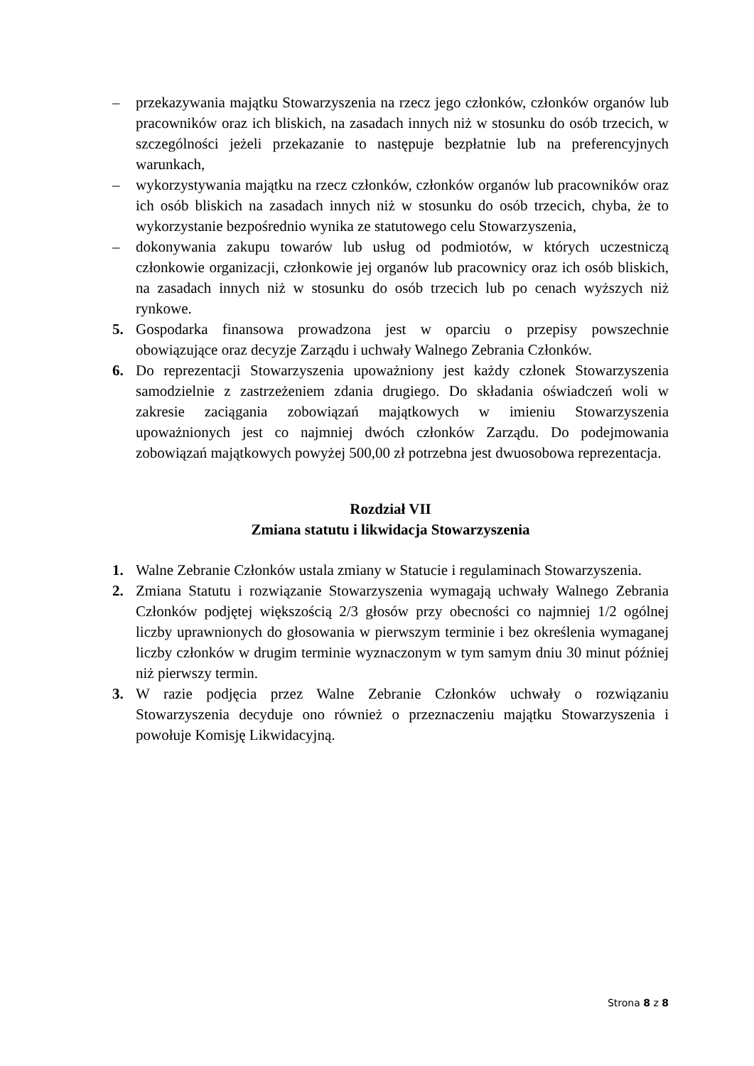– przekazywania majątku Stowarzyszenia na rzecz jego członków, członków organów lub pracowników oraz ich bliskich, na zasadach innych niż w stosunku do osób trzecich, w szczególności jeżeli przekazanie to następuje bezpłatnie lub na preferencyjnych warunkach,
– wykorzystywania majątku na rzecz członków, członków organów lub pracowników oraz ich osób bliskich na zasadach innych niż w stosunku do osób trzecich, chyba, że to wykorzystanie bezpośrednio wynika ze statutowego celu Stowarzyszenia,
– dokonywania zakupu towarów lub usług od podmiotów, w których uczestniczą członkowie organizacji, członkowie jej organów lub pracownicy oraz ich osób bliskich, na zasadach innych niż w stosunku do osób trzecich lub po cenach wyższych niż rynkowe.
5. Gospodarka finansowa prowadzona jest w oparciu o przepisy powszechnie obowiązujące oraz decyzje Zarządu i uchwały Walnego Zebrania Członków.
6. Do reprezentacji Stowarzyszenia upoważniony jest każdy członek Stowarzyszenia samodzielnie z zastrzeżeniem zdania drugiego. Do składania oświadczeń woli w zakresie zaciągania zobowiązań majątkowych w imieniu Stowarzyszenia upoważnionych jest co najmniej dwóch członków Zarządu. Do podejmowania zobowiązań majątkowych powyżej 500,00 zł potrzebna jest dwuosobowa reprezentacja.
Rozdział VII
Zmiana statutu i likwidacja Stowarzyszenia
1. Walne Zebranie Członków ustala zmiany w Statucie i regulaminach Stowarzyszenia.
2. Zmiana Statutu i rozwiązanie Stowarzyszenia wymagają uchwały Walnego Zebrania Członków podjętej większością 2/3 głosów przy obecności co najmniej 1/2 ogólnej liczby uprawnionych do głosowania w pierwszym terminie i bez określenia wymaganej liczby członków w drugim terminie wyznaczonym w tym samym dniu 30 minut później niż pierwszy termin.
3. W razie podjęcia przez Walne Zebranie Członków uchwały o rozwiązaniu Stowarzyszenia decyduje ono również o przeznaczeniu majątku Stowarzyszenia i powołuje Komisję Likwidacyjną.
Strona 8 z 8